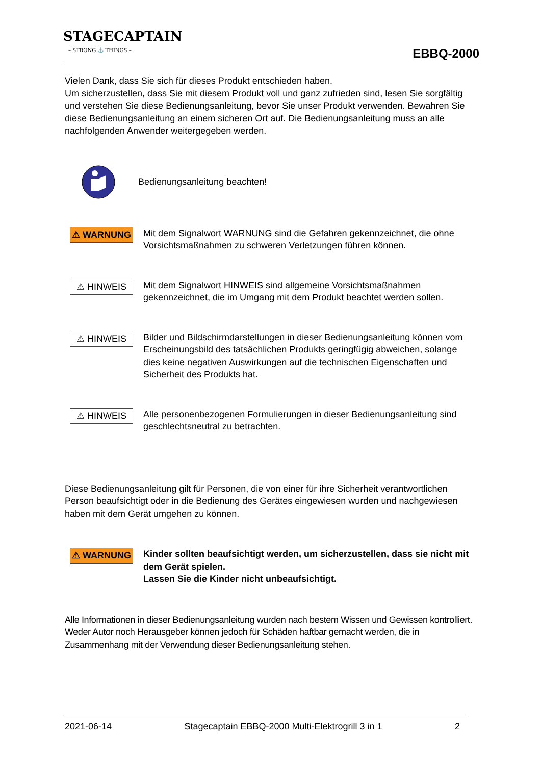STAGECAPTAIN
– STRONG ⚓ THINGS –
EBBQ-2000
Vielen Dank, dass Sie sich für dieses Produkt entschieden haben.
Um sicherzustellen, dass Sie mit diesem Produkt voll und ganz zufrieden sind, lesen Sie sorgfältig und verstehen Sie diese Bedienungsanleitung, bevor Sie unser Produkt verwenden. Bewahren Sie diese Bedienungsanleitung an einem sicheren Ort auf. Die Bedienungsanleitung muss an alle nachfolgenden Anwender weitergegeben werden.
Bedienungsanleitung beachten!
⚠ WARNUNG
Mit dem Signalwort WARNUNG sind die Gefahren gekennzeichnet, die ohne Vorsichtsmaßnahmen zu schweren Verletzungen führen können.
⚠ HINWEIS
Mit dem Signalwort HINWEIS sind allgemeine Vorsichtsmaßnahmen gekennzeichnet, die im Umgang mit dem Produkt beachtet werden sollen.
⚠ HINWEIS
Bilder und Bildschirmdarstellungen in dieser Bedienungsanleitung können vom Erscheinungsbild des tatsächlichen Produkts geringfügig abweichen, solange dies keine negativen Auswirkungen auf die technischen Eigenschaften und Sicherheit des Produkts hat.
⚠ HINWEIS
Alle personenbezogenen Formulierungen in dieser Bedienungsanleitung sind geschlechtsneutral zu betrachten.
Diese Bedienungsanleitung gilt für Personen, die von einer für ihre Sicherheit verantwortlichen Person beaufsichtigt oder in die Bedienung des Gerätes eingewiesen wurden und nachgewiesen haben mit dem Gerät umgehen zu können.
⚠ WARNUNG
Kinder sollten beaufsichtigt werden, um sicherzustellen, dass sie nicht mit dem Gerät spielen.
Lassen Sie die Kinder nicht unbeaufsichtigt.
Alle Informationen in dieser Bedienungsanleitung wurden nach bestem Wissen und Gewissen kontrolliert. Weder Autor noch Herausgeber können jedoch für Schäden haftbar gemacht werden, die in Zusammenhang mit der Verwendung dieser Bedienungsanleitung stehen.
2021-06-14 Stagecaptain EBBQ-2000 Multi-Elektrogrill 3 in 1 2